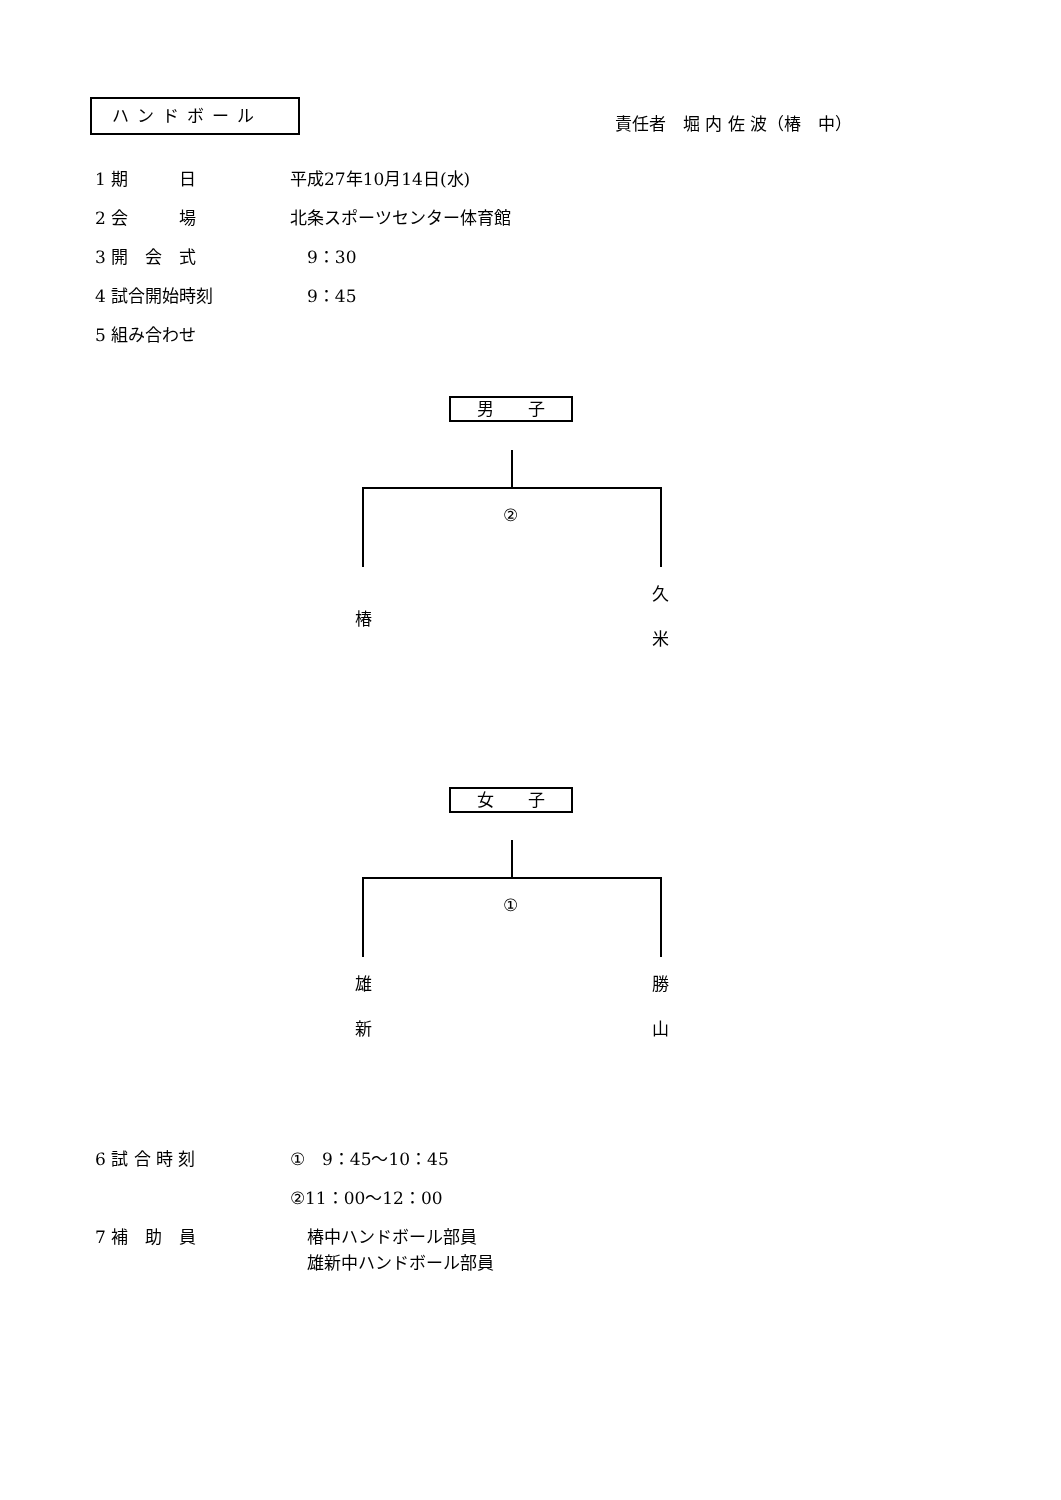ハンドボール
責任者　堀 内 佐 波（椿　中）
1 期　　　日 平成27年10月14日(水)
2 会　　　場 北条スポーツセンター体育館
3 開　会　式 　9：30
4 試合開始時刻 　9：45
5 組み合わせ
男　　子
②
椿
久
米
女　　子
①
雄
新
勝
山
6 試 合 時 刻 ①　9：45～10：45
②11：00～12：00
7 補　助　員 　椿中ハンドボール部員
　雄新中ハンドボール部員